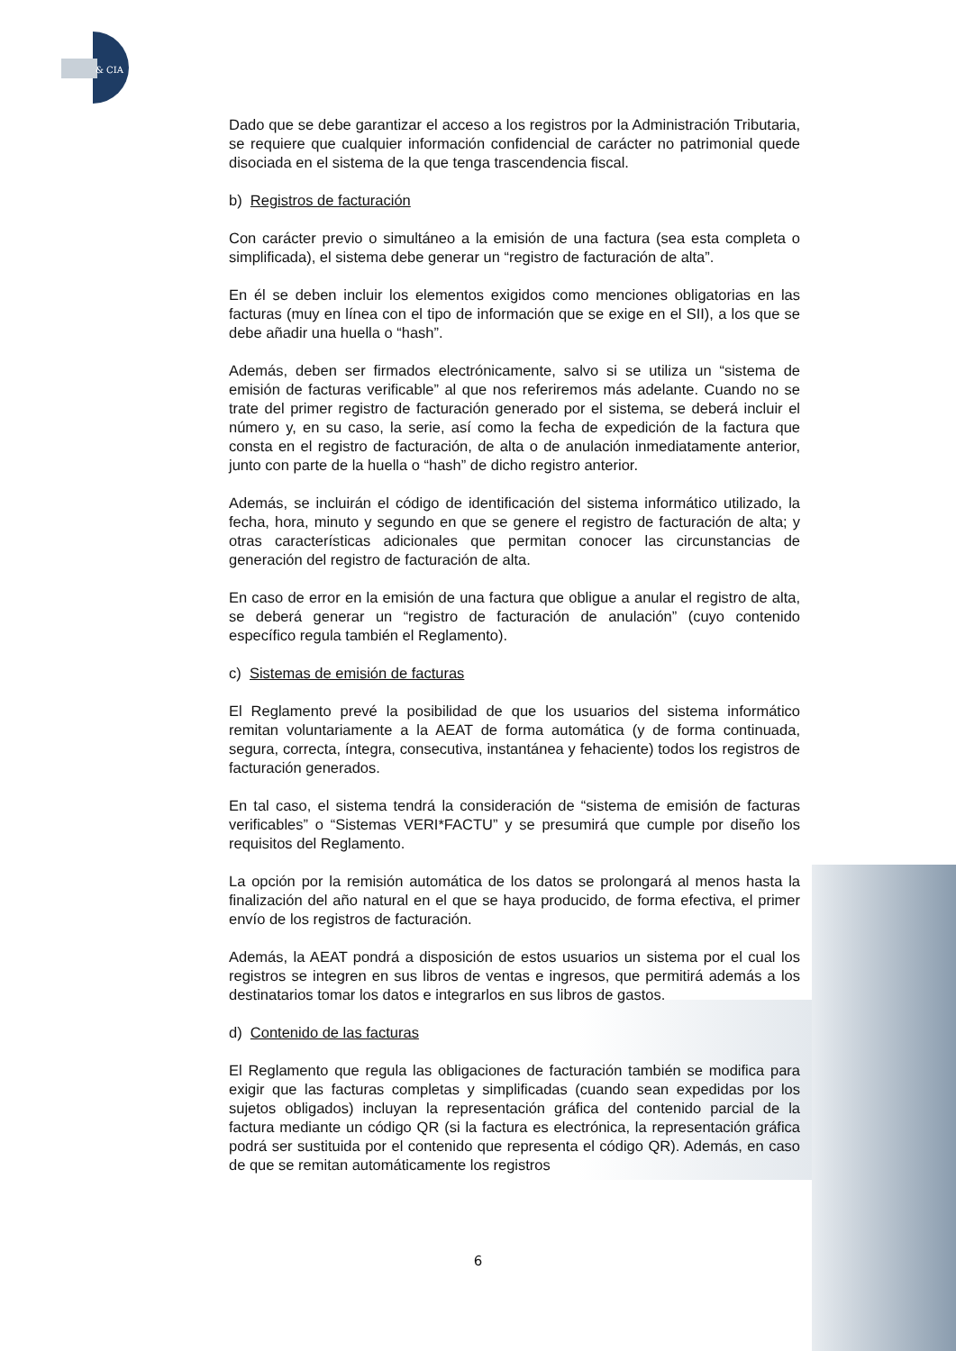& CIA
Dado que se debe garantizar el acceso a los registros por la Administración Tributaria, se requiere que cualquier información confidencial de carácter no patrimonial quede disociada en el sistema de la que tenga trascendencia fiscal.
b) Registros de facturación
Con carácter previo o simultáneo a la emisión de una factura (sea esta completa o simplificada), el sistema debe generar un “registro de facturación de alta”.
En él se deben incluir los elementos exigidos como menciones obligatorias en las facturas (muy en línea con el tipo de información que se exige en el SII), a los que se debe añadir una huella o “hash”.
Además, deben ser firmados electrónicamente, salvo si se utiliza un “sistema de emisión de facturas verificable” al que nos referiremos más adelante. Cuando no se trate del primer registro de facturación generado por el sistema, se deberá incluir el número y, en su caso, la serie, así como la fecha de expedición de la factura que consta en el registro de facturación, de alta o de anulación inmediatamente anterior, junto con parte de la huella o “hash” de dicho registro anterior.
Además, se incluirán el código de identificación del sistema informático utilizado, la fecha, hora, minuto y segundo en que se genere el registro de facturación de alta; y otras características adicionales que permitan conocer las circunstancias de generación del registro de facturación de alta.
En caso de error en la emisión de una factura que obligue a anular el registro de alta, se deberá generar un “registro de facturación de anulación” (cuyo contenido específico regula también el Reglamento).
c) Sistemas de emisión de facturas
El Reglamento prevé la posibilidad de que los usuarios del sistema informático remitan voluntariamente a la AEAT de forma automática (y de forma continuada, segura, correcta, íntegra, consecutiva, instantánea y fehaciente) todos los registros de facturación generados.
En tal caso, el sistema tendrá la consideración de “sistema de emisión de facturas verificables” o “Sistemas VERI*FACTU” y se presumirá que cumple por diseño los requisitos del Reglamento.
La opción por la remisión automática de los datos se prolongará al menos hasta la finalización del año natural en el que se haya producido, de forma efectiva, el primer envío de los registros de facturación.
Además, la AEAT pondrá a disposición de estos usuarios un sistema por el cual los registros se integren en sus libros de ventas e ingresos, que permitirá además a los destinatarios tomar los datos e integrarlos en sus libros de gastos.
d) Contenido de las facturas
El Reglamento que regula las obligaciones de facturación también se modifica para exigir que las facturas completas y simplificadas (cuando sean expedidas por los sujetos obligados) incluyan la representación gráfica del contenido parcial de la factura mediante un código QR (si la factura es electrónica, la representación gráfica podrá ser sustituida por el contenido que representa el código QR). Además, en caso de que se remitan automáticamente los registros
6